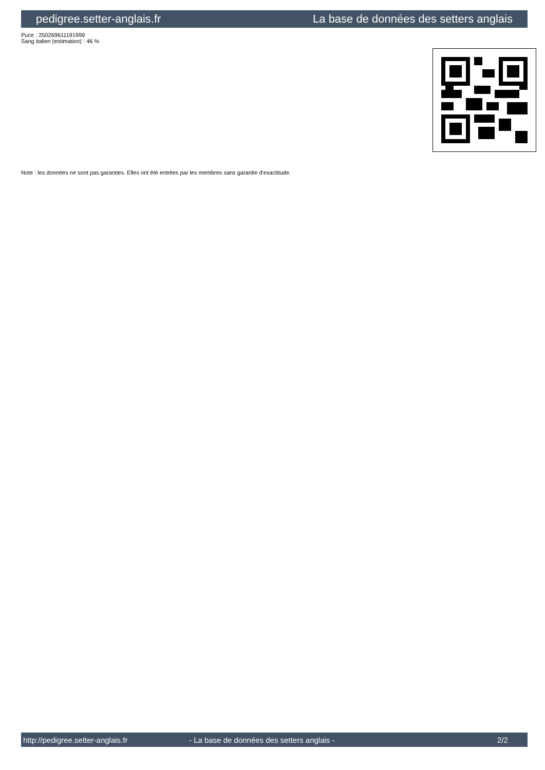pedigree.setter-anglais.fr La base de données des setters anglais
Puce : 250269611191999
Sang italien (estimation) : 46 %
Note : les données ne sont pas garanties. Elles ont été entrées par les membres sans garantie d'exactitude.
http://pedigree.setter-anglais.fr - La base de données des setters anglais - 2/2